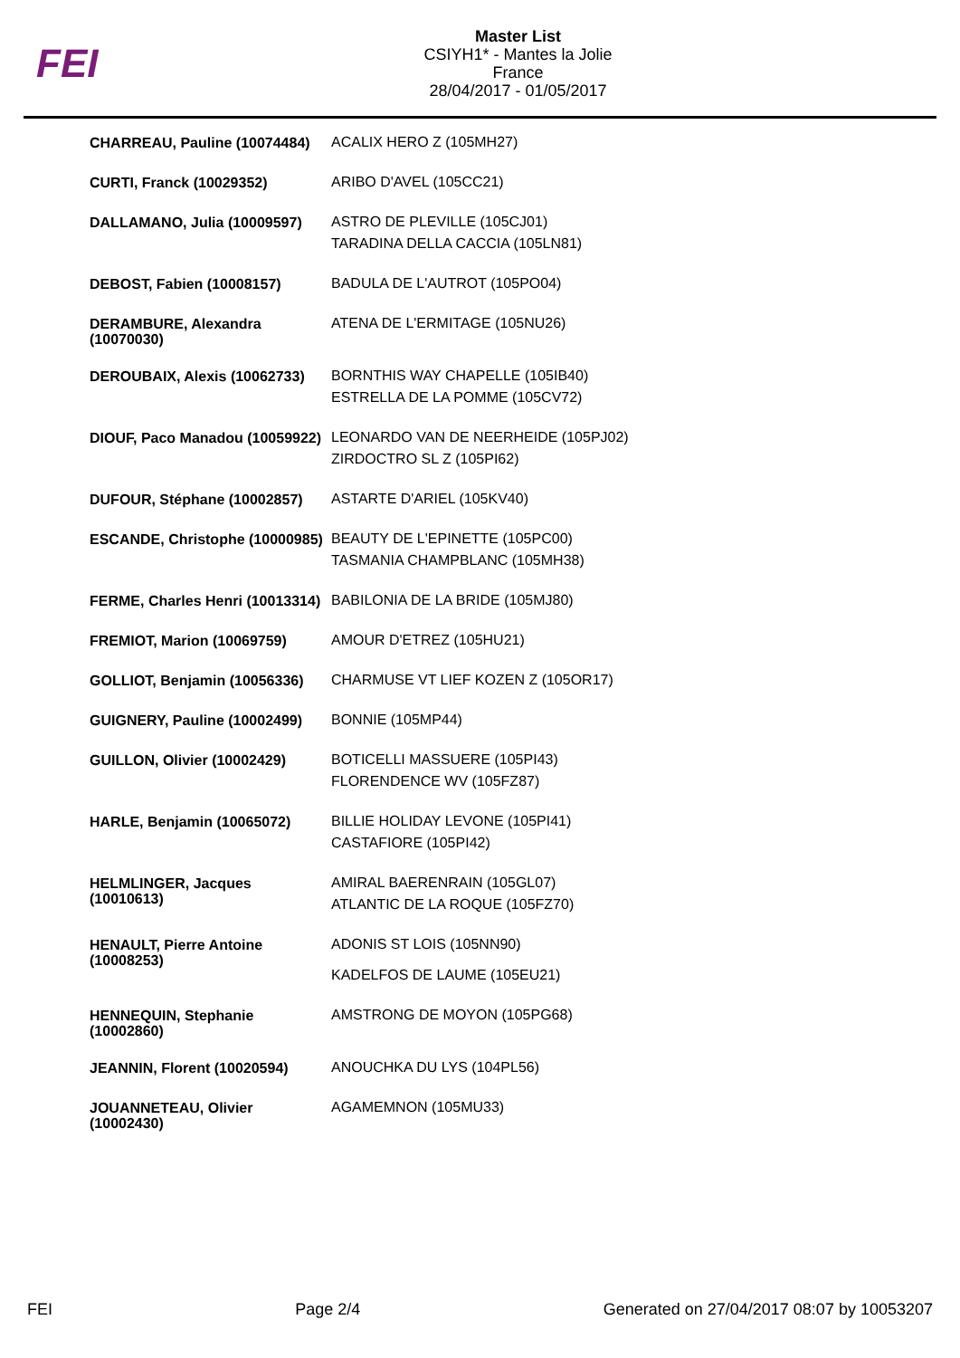FEI
Master List
CSIYH1* - Mantes la Jolie
France
28/04/2017 - 01/05/2017
| CHARREAU, Pauline (10074484) | ACALIX HERO Z (105MH27) |
| CURTI, Franck (10029352) | ARIBO D'AVEL (105CC21) |
| DALLAMANO, Julia (10009597) | ASTRO DE PLEVILLE (105CJ01) TARADINA DELLA CACCIA (105LN81) |
| DEBOST, Fabien (10008157) | BADULA DE L'AUTROT (105PO04) |
| DERAMBURE, Alexandra (10070030) | ATENA DE L'ERMITAGE (105NU26) |
| DEROUBAIX, Alexis (10062733) | BORNTHIS WAY CHAPELLE (105IB40) ESTRELLA DE LA POMME (105CV72) |
| DIOUF, Paco Manadou (10059922) | LEONARDO VAN DE NEERHEIDE (105PJ02) ZIRDOCTRO SL Z (105PI62) |
| DUFOUR, Stéphane (10002857) | ASTARTE D'ARIEL (105KV40) |
| ESCANDE, Christophe (10000985) | BEAUTY DE L'EPINETTE (105PC00) TASMANIA CHAMPBLANC (105MH38) |
| FERME, Charles Henri (10013314) | BABILONIA DE LA BRIDE (105MJ80) |
| FREMIOT, Marion (10069759) | AMOUR D'ETREZ (105HU21) |
| GOLLIOT, Benjamin (10056336) | CHARMUSE VT LIEF KOZEN Z (105OR17) |
| GUIGNERY, Pauline (10002499) | BONNIE (105MP44) |
| GUILLON, Olivier (10002429) | BOTICELLI MASSUERE (105PI43) FLORENDENCE WV (105FZ87) |
| HARLE, Benjamin (10065072) | BILLIE HOLIDAY LEVONE (105PI41) CASTAFIORE (105PI42) |
| HELMLINGER, Jacques (10010613) | AMIRAL BAERENRAIN (105GL07) ATLANTIC DE LA ROQUE (105FZ70) |
| HENAULT, Pierre Antoine (10008253) | ADONIS ST LOIS (105NN90) KADELFOS DE LAUME (105EU21) |
| HENNEQUIN, Stephanie (10002860) | AMSTRONG DE MOYON (105PG68) |
| JEANNIN, Florent (10020594) | ANOUCHKA DU LYS (104PL56) |
| JOUANNETEAU, Olivier (10002430) | AGAMEMNON (105MU33) |
FEI Page 2/4 Generated on 27/04/2017 08:07 by 10053207